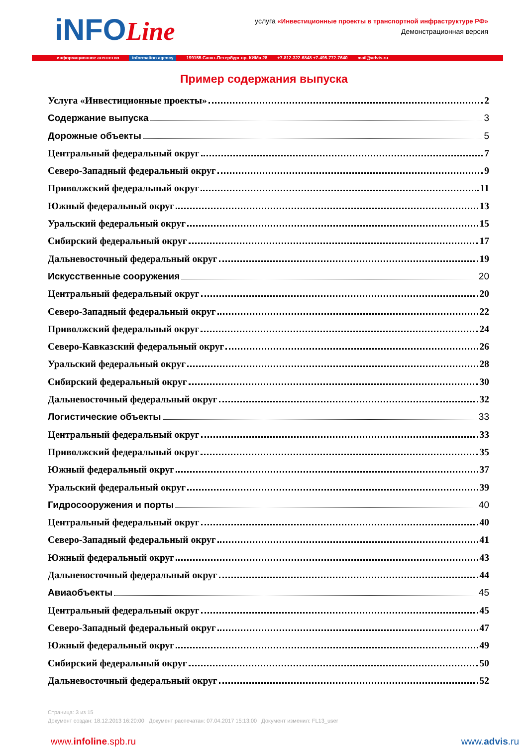iNFOLine
услуга «Инвестиционные проекты в транспортной инфраструктуре РФ»
Демонстрационная версия
информационное агентство information agency 199155 Санкт-Петербург пр. КИМа 28 +7-812-322-6848 +7-495-772-7640 mail@advis.ru
Пример содержания выпуска
Услуга «Инвестиционные проекты» 2
Содержание выпуска 3
Дорожные объекты 5
Центральный федеральный округ 7
Северо-Западный федеральный округ 9
Приволжский федеральный округ 11
Южный федеральный округ 13
Уральский федеральный округ 15
Сибирский федеральный округ 17
Дальневосточный федеральный округ 19
Искусственные сооружения 20
Центральный федеральный округ 20
Северо-Западный федеральный округ 22
Приволжский федеральный округ 24
Северо-Кавказский федеральный округ 26
Уральский федеральный округ 28
Сибирский федеральный округ 30
Дальневосточный федеральный округ 32
Логистические объекты 33
Центральный федеральный округ 33
Приволжский федеральный округ 35
Южный федеральный округ 37
Уральский федеральный округ 39
Гидросооружения и порты 40
Центральный федеральный округ 40
Северо-Западный федеральный округ 41
Южный федеральный округ 43
Дальневосточный федеральный округ 44
Авиаобъекты 45
Центральный федеральный округ 45
Северо-Западный федеральный округ 47
Южный федеральный округ 49
Сибирский федеральный округ 50
Дальневосточный федеральный округ 52
Страница: 3 из 15
Документ создан: 18.12.2013 16:20:00 Документ распечатан: 07.04.2017 15:13:00 Документ изменил: FL13_user
www.infoline.spb.ru www.advis.ru